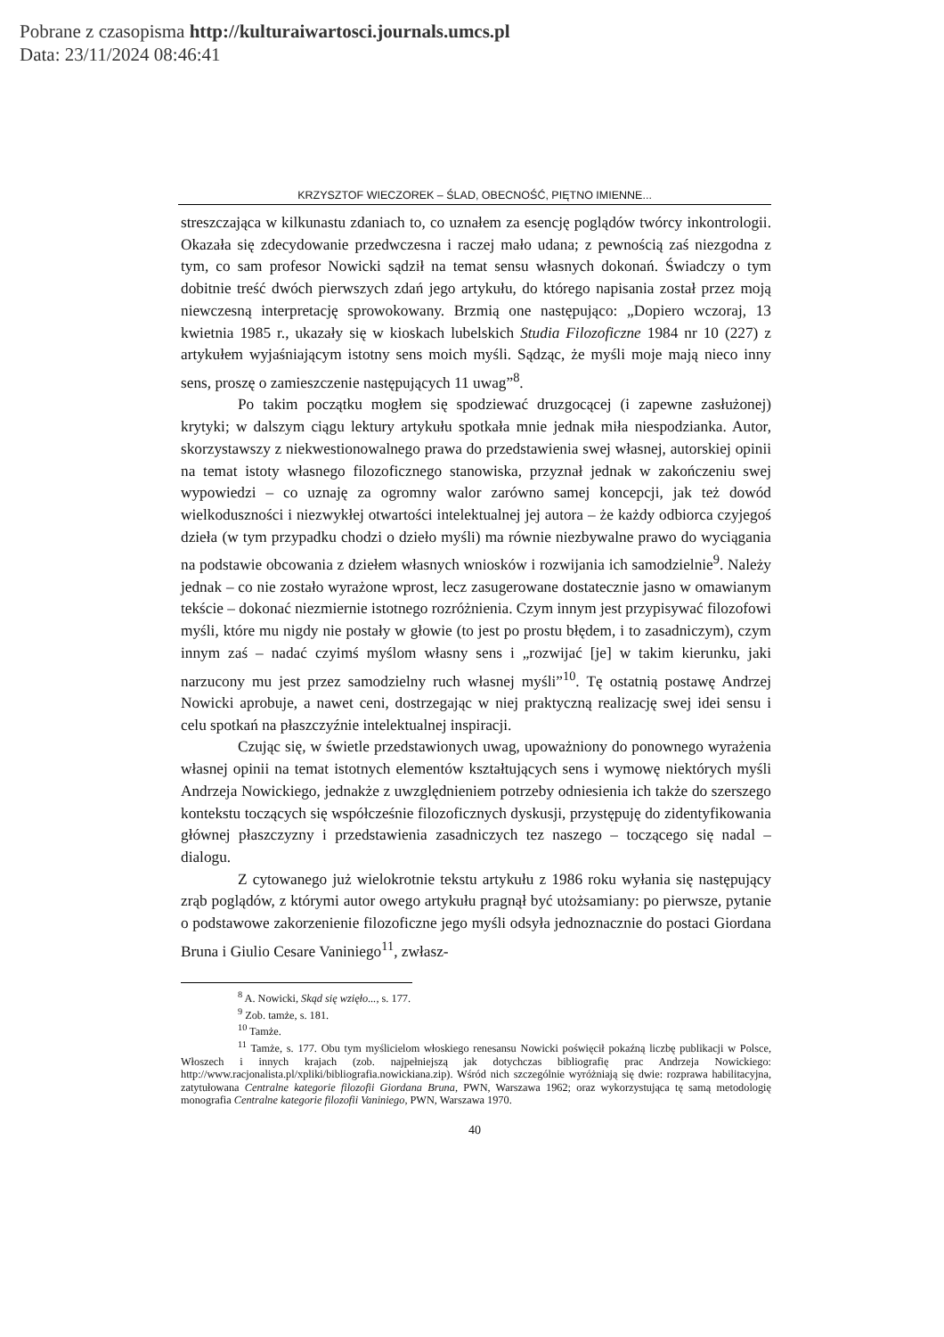Pobrane z czasopisma http://kulturaiwartosci.journals.umcs.pl
Data: 23/11/2024 08:46:41
KRZYSZTOF WIECZOREK – ŚLAD, OBECNOŚĆ, PIĘTNO IMIENNE...
streszczająca w kilkunastu zdaniach to, co uznałem za esencję poglądów twórcy inkontrologii. Okazała się zdecydowanie przedwczesna i raczej mało udana; z pewnością zaś niezgodna z tym, co sam profesor Nowicki sądził na temat sensu własnych dokonań. Świadczy o tym dobitnie treść dwóch pierwszych zdań jego artykułu, do którego napisania został przez moją niewczesną interpretację sprowokowany. Brzmią one następująco: „Dopiero wczoraj, 13 kwietnia 1985 r., ukazały się w kioskach lubelskich Studia Filozoficzne 1984 nr 10 (227) z artykułem wyjaśniającym istotny sens moich myśli. Sądząc, że myśli moje mają nieco inny sens, proszę o zamieszczenie następujących 11 uwag”<sup>8</sup>.
Po takim początku mogłem się spodziewać druzgocącej (i zapewne zasłużonej) krytyki; w dalszym ciągu lektury artykułu spotkała mnie jednak miła niespodzianka. Autor, skorzystawszy z niekwestionowalnego prawa do przedstawienia swej własnej, autorskiej opinii na temat istoty własnego filozoficznego stanowiska, przyznał jednak w zakończeniu swej wypowiedzi – co uznaję za ogromny walor zarówno samej koncepcji, jak też dowód wielkoduszności i niezwykłej otwartości intelektualnej jej autora – że każdy odbiorca czyjegoś dzieła (w tym przypadku chodzi o dzieło myśli) ma równie niezbywalne prawo do wyciągania na podstawie obcowania z dziełem własnych wniosków i rozwijania ich samodzielnie<sup>9</sup>. Należy jednak – co nie zostało wyrażone wprost, lecz zasugerowane dostatecznie jasno w omawianym tekście – dokonać niezmiernie istotnego rozróżnienia. Czym innym jest przypisywać filozofowi myśli, które mu nigdy nie postały w głowie (to jest po prostu błędem, i to zasadniczym), czym innym zaś – nadać czyimś myślom własny sens i „rozwijać [je] w takim kierunku, jaki narzucony mu jest przez samodzielny ruch własnej myśli”<sup>10</sup>. Tę ostatnią postawę Andrzej Nowicki aprobuje, a nawet ceni, dostrzegając w niej praktyczną realizację swej idei sensu i celu spotkań na płaszczyźnie intelektualnej inspiracji.
Czując się, w świetle przedstawionych uwag, upoważniony do ponownego wyrażenia własnej opinii na temat istotnych elementów kształtujących sens i wymowę niektórych myśli Andrzeja Nowickiego, jednakże z uwzględnieniem potrzeby odniesienia ich także do szerszego kontekstu toczących się współcześnie filozoficznych dyskusji, przystępuję do zidentyfikowania głównej płaszczyzny i przedstawienia zasadniczych tez naszego – toczącego się nadal – dialogu.
Z cytowanego już wielokrotnie tekstu artykułu z 1986 roku wyłania się następujący zrąb poglądów, z którymi autor owego artykułu pragnął być utożsamiany: po pierwsze, pytanie o podstawowe zakorzenienie filozoficzne jego myśli odsyła jednoznacznie do postaci Giordana Bruna i Giulio Cesare Vaniniego<sup>11</sup>, zwłasz-
<sup>8</sup> A. Nowicki, Skąd się wzięło..., s. 177.
<sup>9</sup> Zob. tamże, s. 181.
<sup>10</sup> Tamże.
<sup>11</sup> Tamże, s. 177. Obu tym myślicielom włoskiego renesansu Nowicki poświęcił pokaźną liczbę publikacji w Polsce, Włoszech i innych krajach (zob. najpełniejszą jak dotychczas bibliografię prac Andrzeja Nowickiego: http://www.racjonalista.pl/xpliki/bibliografia.nowickiana.zip). Wśród nich szczególnie wyróżniają się dwie: rozprawa habilitacyjna, zatytułowana Centralne kategorie filozofii Giordana Bruna, PWN, Warszawa 1962; oraz wykorzystująca tę samą metodologię monografia Centralne kategorie filozofii Vaniniego, PWN, Warszawa 1970.
40